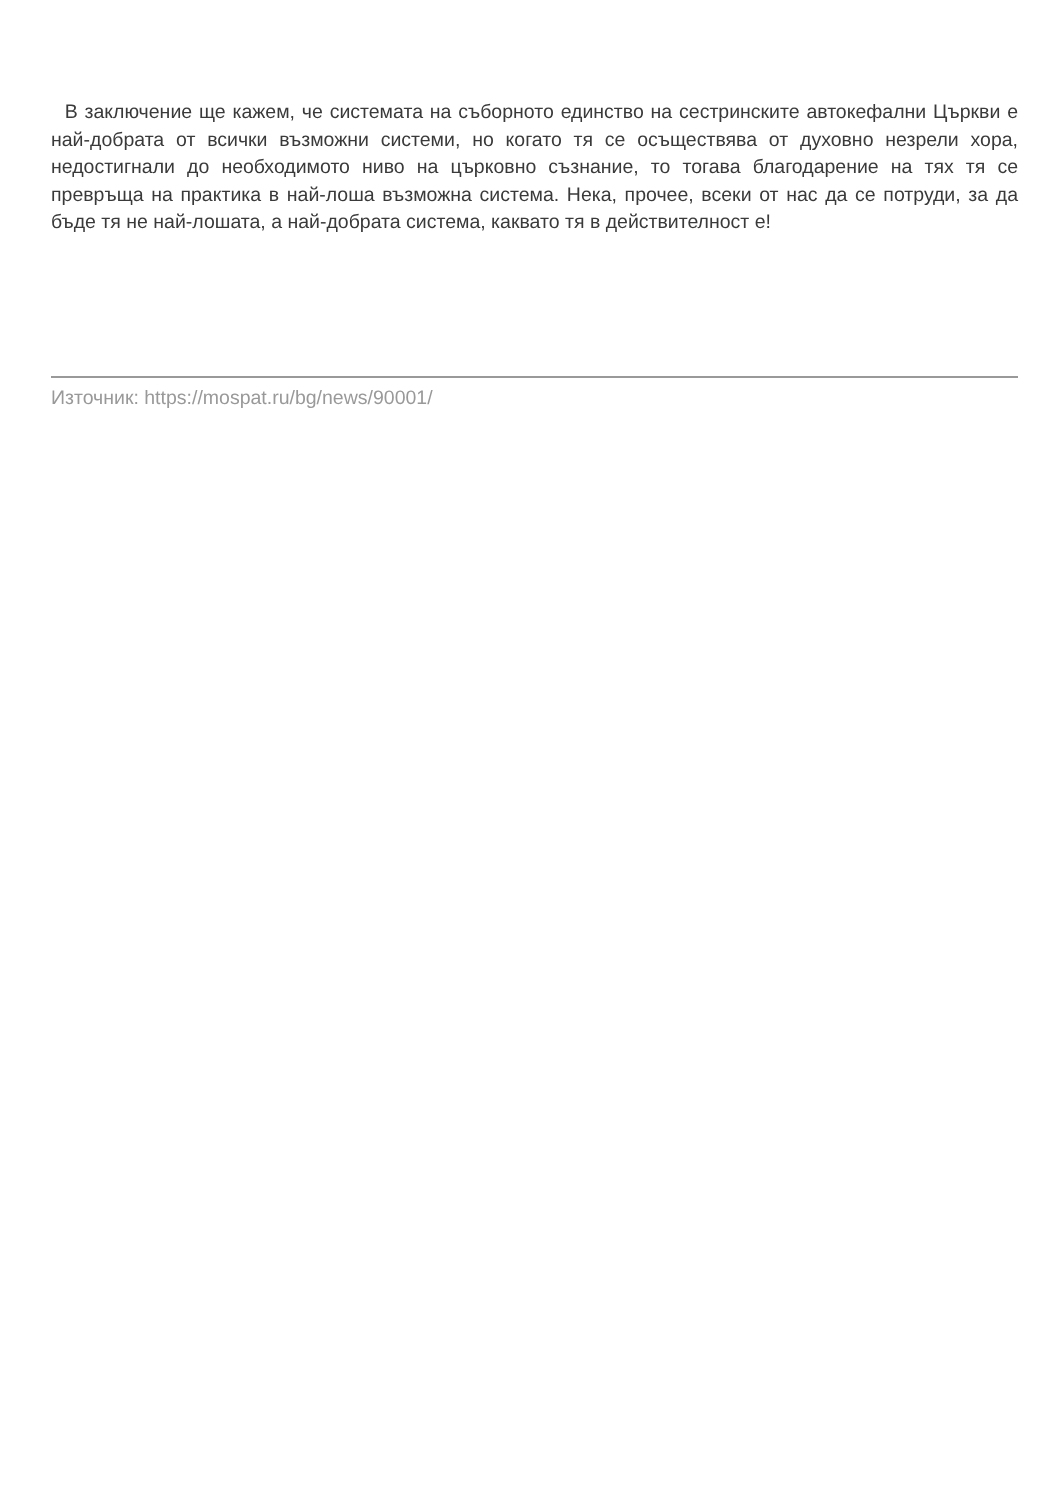В заключение ще кажем, че системата на съборното единство на сестринските автокефални Църкви е най-добрата от всички възможни системи, но когато тя се осъществява от духовно незрели хора, недостигнали до необходимото ниво на църковно съзнание, то тогава благодарение на тях тя се превръща на практика в най-лоша възможна система. Нека, прочее, всеки от нас да се потруди, за да бъде тя не най-лошата, а най-добрата система, каквато тя в действителност е!
Източник: https://mospat.ru/bg/news/90001/